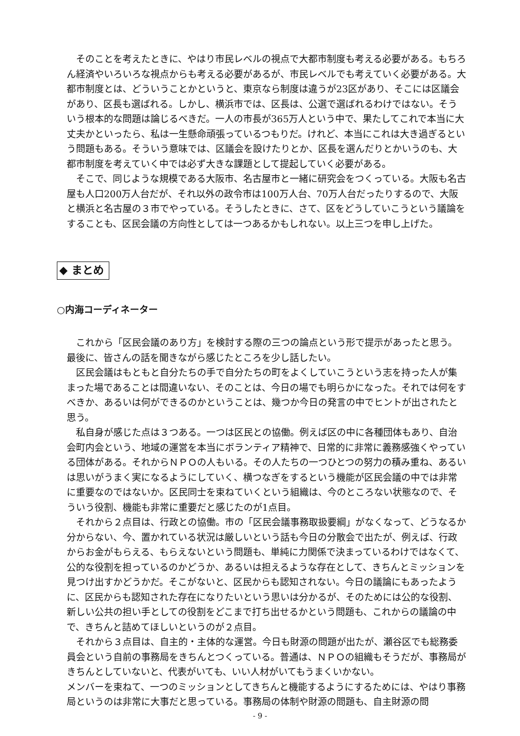そのことを考えたときに、やはり市民レベルの視点で大都市制度も考える必要がある。もちろん経済やいろいろな視点からも考える必要があるが、市民レベルでも考えていく必要がある。大都市制度とは、どういうことかというと、東京なら制度は違うが23区があり、そこには区議会があり、区長も選ばれる。しかし、横浜市では、区長は、公選で選ばれるわけではない。そういう根本的な問題は論じるべきだ。一人の市長が365万人という中で、果たしてこれで本当に大丈夫かといったら、私は一生懸命頑張っているつもりだ。けれど、本当にこれは大き過ぎるという問題もある。そういう意味では、区議会を設けたりとか、区長を選んだりとかいうのも、大都市制度を考えていく中では必ず大きな課題として提起していく必要がある。
そこで、同じような規模である大阪市、名古屋市と一緒に研究会をつくっている。大阪も名古屋も人口200万人台だが、それ以外の政令市は100万人台、70万人台だったりするので、大阪と横浜と名古屋の３市でやっている。そうしたときに、さて、区をどうしていこうという議論をすることも、区民会議の方向性としては一つあるかもしれない。以上三つを申し上げた。
◆ まとめ
○内海コーディネーター
これから「区民会議のあり方」を検討する際の三つの論点という形で提示があったと思う。最後に、皆さんの話を聞きながら感じたところを少し話したい。
区民会議はもともと自分たちの手で自分たちの町をよくしていこうという志を持った人が集まった場であることは間違いない、そのことは、今日の場でも明らかになった。それでは何をすべきか、あるいは何ができるのかということは、幾つか今日の発言の中でヒントが出されたと思う。
私自身が感じた点は３つある。一つは区民との協働。例えば区の中に各種団体もあり、自治会町内会という、地域の運営を本当にボランティア精神で、日常的に非常に義務感強くやっている団体がある。それからＮＰＯの人もいる。その人たちの一つひとつの努力の積み重ね、あるいは思いがうまく実になるようにしていく、横つなぎをするという機能が区民会議の中では非常に重要なのではないか。区民同士を束ねていくという組織は、今のところない状態なので、そういう役割、機能も非常に重要だと感じたのが1点目。
それから２点目は、行政との協働。市の「区民会議事務取扱要綱」がなくなって、どうなるか分からない、今、置かれている状況は厳しいという話も今日の分散会で出たが、例えば、行政からお金がもらえる、もらえないという問題も、単純に力関係で決まっているわけではなくて、公的な役割を担っているのかどうか、あるいは担えるような存在として、きちんとミッションを見つけ出すかどうかだ。そこがないと、区民からも認知されない。今日の議論にもあったように、区民からも認知された存在になりたいという思いは分かるが、そのためには公的な役割、新しい公共の担い手としての役割をどこまで打ち出せるかという問題も、これからの議論の中で、きちんと詰めてほしいというのが２点目。
それから３点目は、自主的・主体的な運営。今日も財源の問題が出たが、瀬谷区でも総務委員会という自前の事務局をきちんとつくっている。普通は、ＮＰＯの組織もそうだが、事務局がきちんとしていないと、代表がいても、いい人材がいてもうまくいかない。
メンバーを束ねて、一つのミッションとしてきちんと機能するようにするためには、やはり事務局というのは非常に大事だと思っている。事務局の体制や財源の問題も、自主財源の問
- 9 -